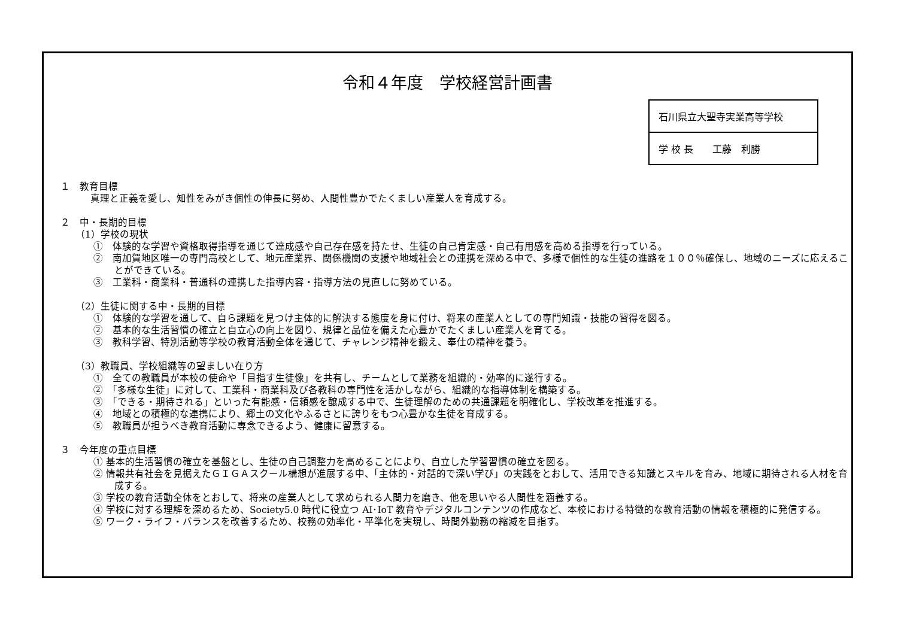令和４年度　学校経営計画書
| 石川県立大聖寺実業高等学校 |
| 学 校 長 工藤 利勝 |
１　教育目標
真理と正義を愛し、知性をみがき個性の伸長に努め、人間性豊かでたくましい産業人を育成する。
２　中・長期的目標
（1）学校の現状
①　体験的な学習や資格取得指導を通じて達成感や自己存在感を持たせ、生徒の自己肯定感・自己有用感を高める指導を行っている。
②　南加賀地区唯一の専門高校として、地元産業界、関係機関の支援や地域社会との連携を深める中で、多様で個性的な生徒の進路を１００％確保し、地域のニーズに応えることができている。
③　工業科・商業科・普通科の連携した指導内容・指導方法の見直しに努めている。
（2）生徒に関する中・長期的目標
①　体験的な学習を通して、自ら課題を見つけ主体的に解決する態度を身に付け、将来の産業人としての専門知識・技能の習得を図る。
②　基本的な生活習慣の確立と自立心の向上を図り、規律と品位を備えた心豊かでたくましい産業人を育てる。
③　教科学習、特別活動等学校の教育活動全体を通じて、チャレンジ精神を鍛え、奉仕の精神を養う。
（3）教職員、学校組織等の望ましい在り方
①　全ての教職員が本校の使命や「目指す生徒像」を共有し、チームとして業務を組織的・効率的に遂行する。
②　「多様な生徒」に対して、工業科・商業科及び各教科の専門性を活かしながら、組織的な指導体制を構築する。
③　「できる・期待される」といった有能感・信頼感を醸成する中で、生徒理解のための共通課題を明確化し、学校改革を推進する。
④　地域との積極的な連携により、郷土の文化やふるさとに誇りをもつ心豊かな生徒を育成する。
⑤　教職員が担うべき教育活動に専念できるよう、健康に留意する。
３　今年度の重点目標
① 基本的生活習慣の確立を基盤とし、生徒の自己調整力を高めることにより、自立した学習習慣の確立を図る。
② 情報共有社会を見据えたＧＩＧＡスクール構想が進展する中、「主体的・対話的で深い学び」の実践をとおして、活用できる知識とスキルを育み、地域に期待される人材を育成する。
③ 学校の教育活動全体をとおして、将来の産業人として求められる人間力を磨き、他を思いやる人間性を涵養する。
④ 学校に対する理解を深めるため、Society5.0 時代に役立つ AI･IoT 教育やデジタルコンテンツの作成など、本校における特徴的な教育活動の情報を積極的に発信する。
⑤ ワーク・ライフ・バランスを改善するため、校務の効率化・平準化を実現し、時間外勤務の縮減を目指す。